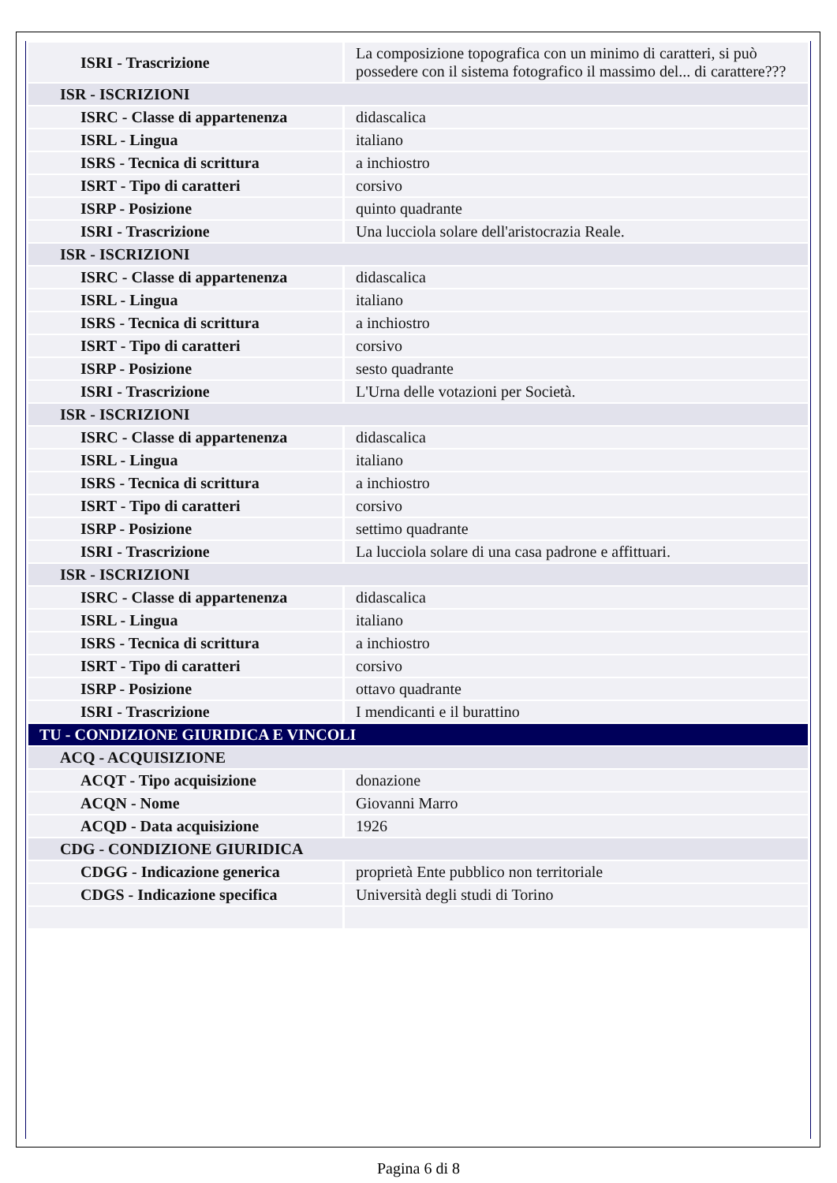| ISRI - Trascrizione | La composizione topografica con un minimo di caratteri, si può possedere con il sistema fotografico il massimo del... di carattere??? |
| ISR - ISCRIZIONI | |
| ISRC - Classe di appartenenza | didascalica |
| ISRL - Lingua | italiano |
| ISRS - Tecnica di scrittura | a inchiostro |
| ISRT - Tipo di caratteri | corsivo |
| ISRP - Posizione | quinto quadrante |
| ISRI - Trascrizione | Una lucciola solare dell'aristocrazia Reale. |
| ISR - ISCRIZIONI | |
| ISRC - Classe di appartenenza | didascalica |
| ISRL - Lingua | italiano |
| ISRS - Tecnica di scrittura | a inchiostro |
| ISRT - Tipo di caratteri | corsivo |
| ISRP - Posizione | sesto quadrante |
| ISRI - Trascrizione | L'Urna delle votazioni per Società. |
| ISR - ISCRIZIONI | |
| ISRC - Classe di appartenenza | didascalica |
| ISRL - Lingua | italiano |
| ISRS - Tecnica di scrittura | a inchiostro |
| ISRT - Tipo di caratteri | corsivo |
| ISRP - Posizione | settimo quadrante |
| ISRI - Trascrizione | La lucciola solare di una casa padrone e affittuari. |
| ISR - ISCRIZIONI | |
| ISRC - Classe di appartenenza | didascalica |
| ISRL - Lingua | italiano |
| ISRS - Tecnica di scrittura | a inchiostro |
| ISRT - Tipo di caratteri | corsivo |
| ISRP - Posizione | ottavo quadrante |
| ISRI - Trascrizione | I mendicanti e il burattino |
| TU - CONDIZIONE GIURIDICA E VINCOLI | |
| ACQ - ACQUISIZIONE | |
| ACQT - Tipo acquisizione | donazione |
| ACQN - Nome | Giovanni Marro |
| ACQD - Data acquisizione | 1926 |
| CDG - CONDIZIONE GIURIDICA | |
| CDGG - Indicazione generica | proprietà Ente pubblico non territoriale |
| CDGS - Indicazione specifica | Università degli studi di Torino |
Pagina 6 di 8